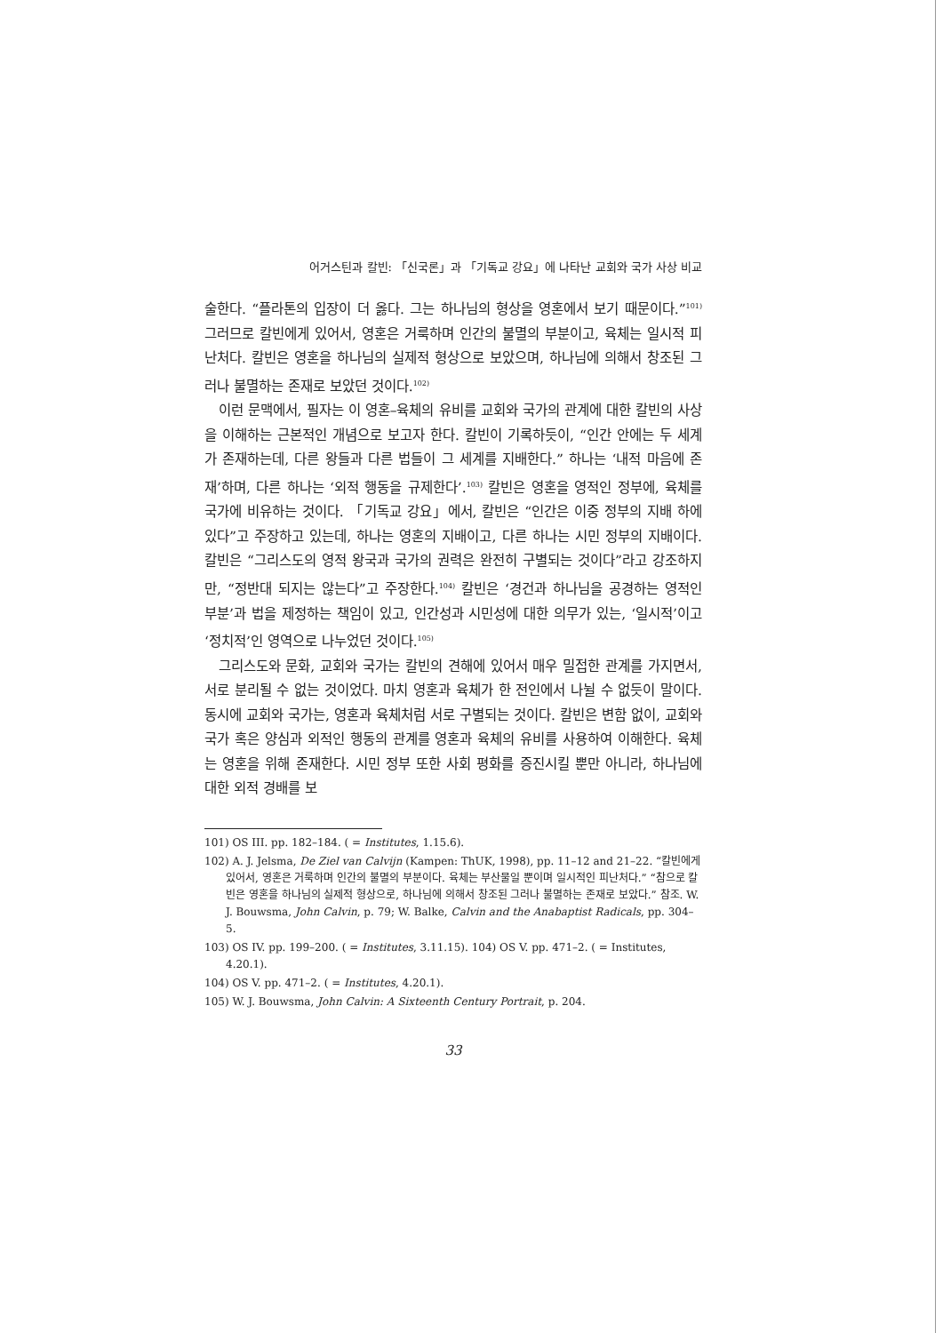어거스틴과 칼빈: 「신국론」과 「기독교 강요」에 나타난 교회와 국가 사상 비교
술한다. “플라톤의 입장이 더 옳다. 그는 하나님의 형상을 영혼에서 보기 때문이다.”<sup>101)</sup> 그러므로 칼빈에게 있어서, 영혼은 거룩하며 인간의 불멸의 부분이고, 육체는 일시적 피난처다. 칼빈은 영혼을 하나님의 실제적 형상으로 보았으며, 하나님에 의해서 창조된 그러나 불멸하는 존재로 보았던 것이다.<sup>102)</sup>
이런 문맥에서, 필자는 이 영혼–육체의 유비를 교회와 국가의 관계에 대한 칼빈의 사상을 이해하는 근본적인 개념으로 보고자 한다. 칼빈이 기록하듯이, “인간 안에는 두 세계가 존재하는데, 다른 왕들과 다른 법들이 그 세계를 지배한다.” 하나는 ‘내적 마음에 존재’하며, 다른 하나는 ‘외적 행동을 규제한다’.<sup>103)</sup> 칼빈은 영혼을 영적인 정부에, 육체를 국가에 비유하는 것이다. 「기독교 강요」에서, 칼빈은 “인간은 이중 정부의 지배 하에 있다”고 주장하고 있는데, 하나는 영혼의 지배이고, 다른 하나는 시민 정부의 지배이다. 칼빈은 “그리스도의 영적 왕국과 국가의 권력은 완전히 구별되는 것이다”라고 강조하지만, “정반대 되지는 않는다”고 주장한다.<sup>104)</sup> 칼빈은 ‘경건과 하나님을 공경하는 영적인 부분’과 법을 제정하는 책임이 있고, 인간성과 시민성에 대한 의무가 있는, ‘일시적’이고 ‘정치적’인 영역으로 나누었던 것이다.<sup>105)</sup>
그리스도와 문화, 교회와 국가는 칼빈의 견해에 있어서 매우 밀접한 관계를 가지면서, 서로 분리될 수 없는 것이었다. 마치 영혼과 육체가 한 전인에서 나뉠 수 없듯이 말이다. 동시에 교회와 국가는, 영혼과 육체처럼 서로 구별되는 것이다. 칼빈은 변함 없이, 교회와 국가 혹은 양심과 외적인 행동의 관계를 영혼과 육체의 유비를 사용하여 이해한다. 육체는 영혼을 위해 존재한다. 시민 정부 또한 사회 평화를 증진시킬 뿐만 아니라, 하나님에 대한 외적 경배를 보
101) OS III. pp. 182–184. ( = Institutes, 1.15.6).
102) A. J. Jelsma, De Ziel van Calvijn (Kampen: ThUK, 1998), pp. 11–12 and 21–22. “칼빈에게 있어서, 영혼은 거룩하며 인간의 불멸의 부분이다. 육체는 부산물일 뿐이며 일시적인 피난처다.” “참으로 칼빈은 영혼을 하나님의 실제적 형상으로, 하나님에 의해서 창조된 그러나 불멸하는 존재로 보았다.” 참조. W. J. Bouwsma, John Calvin, p. 79; W. Balke, Calvin and the Anabaptist Radicals, pp. 304–5.
103) OS IV. pp. 199–200. ( = Institutes, 3.11.15). 104) OS V. pp. 471–2. ( = Institutes, 4.20.1).
104) OS V. pp. 471–2. ( = Institutes, 4.20.1).
105) W. J. Bouwsma, John Calvin: A Sixteenth Century Portrait, p. 204.
33